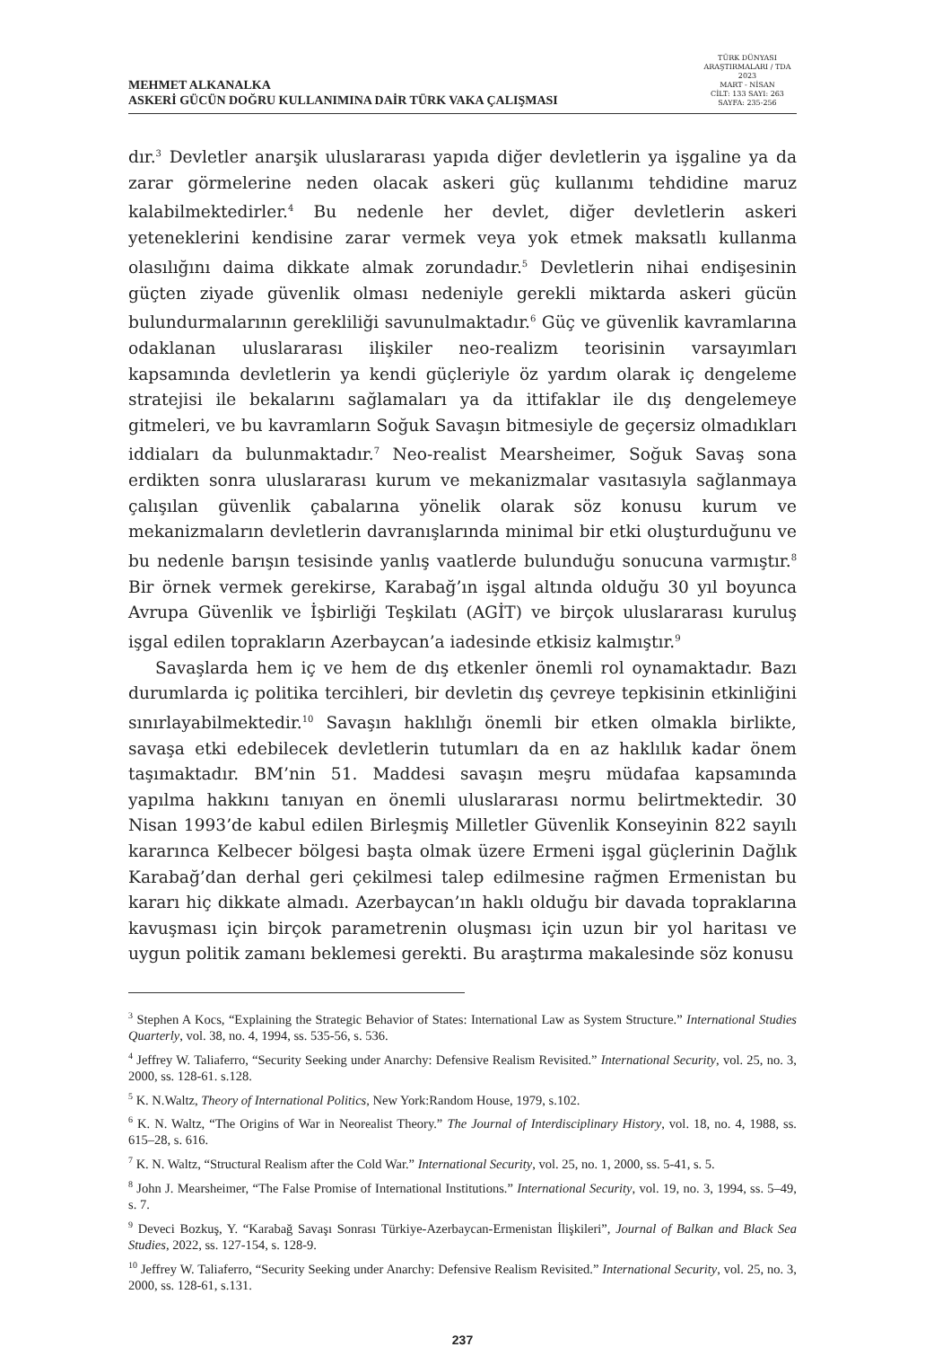MEHMET ALKANALKA
ASKERİ GÜCÜN DOĞRU KULLANIMINA DAİR TÜRK VAKA ÇALIŞMASI
TÜRK DÜNYASI ARAŞTIRMALARI / TDA
2023
MART - NİSAN
CİLT: 133 SAYI: 263
SAYFA: 235-256
dır.<sup>3</sup> Devletler anarşik uluslararası yapıda diğer devletlerin ya işgaline ya da zarar görmelerine neden olacak askeri güç kullanımı tehdidine maruz kalabilmektedirler.<sup>4</sup> Bu nedenle her devlet, diğer devletlerin askeri yeteneklerini kendisine zarar vermek veya yok etmek maksatlı kullanma olasılığını daima dikkate almak zorundadır.<sup>5</sup> Devletlerin nihai endişesinin güçten ziyade güvenlik olması nedeniyle gerekli miktarda askeri gücün bulundurmalarının gerekliliği savunulmaktadır.<sup>6</sup> Güç ve güvenlik kavramlarına odaklanan uluslararası ilişkiler neo-realizm teorisinin varsayımları kapsamında devletlerin ya kendi güçleriyle öz yardım olarak iç dengeleme stratejisi ile bekalarını sağlamaları ya da ittifaklar ile dış dengelemeye gitmeleri, ve bu kavramların Soğuk Savaşın bitmesiyle de geçersiz olmadıkları iddiaları da bulunmaktadır.<sup>7</sup> Neo-realist Mearsheimer, Soğuk Savaş sona erdikten sonra uluslararası kurum ve mekanizmalar vasıtasıyla sağlanmaya çalışılan güvenlik çabalarına yönelik olarak söz konusu kurum ve mekanizmaların devletlerin davranışlarında minimal bir etki oluşturduğunu ve bu nedenle barışın tesisinde yanlış vaatlerde bulunduğu sonucuna varmıştır.<sup>8</sup> Bir örnek vermek gerekirse, Karabağ’ın işgal altında olduğu 30 yıl boyunca Avrupa Güvenlik ve İşbirliği Teşkilatı (AGİT) ve birçok uluslararası kuruluş işgal edilen toprakların Azerbaycan’a iadesinde etkisiz kalmıştır.<sup>9</sup>
Savaşlarda hem iç ve hem de dış etkenler önemli rol oynamaktadır. Bazı durumlarda iç politika tercihleri, bir devletin dış çevreye tepkisinin etkinliğini sınırlayabilmektedir.<sup>10</sup> Savaşın haklılığı önemli bir etken olmakla birlikte, savaşa etki edebilecek devletlerin tutumları da en az haklılık kadar önem taşımaktadır. BM’nin 51. Maddesi savaşın meşru müdafaa kapsamında yapılma hakkını tanıyan en önemli uluslararası normu belirtmektedir. 30 Nisan 1993’de kabul edilen Birleşmiş Milletler Güvenlik Konseyinin 822 sayılı kararınca Kelbecer bölgesi başta olmak üzere Ermeni işgal güçlerinin Dağlık Karabağ’dan derhal geri çekilmesi talep edilmesine rağmen Ermenistan bu kararı hiç dikkate almadı. Azerbaycan’ın haklı olduğu bir davada topraklarına kavuşması için birçok parametrenin oluşması için uzun bir yol haritası ve uygun politik zamanı beklemesi gerekti. Bu araştırma makalesinde söz konusu
<sup>3</sup> Stephen A Kocs, “Explaining the Strategic Behavior of States: International Law as System Structure.” International Studies Quarterly, vol. 38, no. 4, 1994, ss. 535-56, s. 536.
<sup>4</sup> Jeffrey W. Taliaferro, “Security Seeking under Anarchy: Defensive Realism Revisited.” International Security, vol. 25, no. 3, 2000, ss. 128-61. s.128.
<sup>5</sup> K. N.Waltz, Theory of International Politics, New York:Random House, 1979, s.102.
<sup>6</sup> K. N. Waltz, “The Origins of War in Neorealist Theory.” The Journal of Interdisciplinary History, vol. 18, no. 4, 1988, ss. 615–28, s. 616.
<sup>7</sup> K. N. Waltz, “Structural Realism after the Cold War.” International Security, vol. 25, no. 1, 2000, ss. 5-41, s. 5.
<sup>8</sup> John J. Mearsheimer, “The False Promise of International Institutions.” International Security, vol. 19, no. 3, 1994, ss. 5–49, s. 7.
<sup>9</sup> Deveci Bozkuş, Y. “Karabağ Savaşı Sonrası Türkiye-Azerbaycan-Ermenistan İlişkileri”, Journal of Balkan and Black Sea Studies, 2022, ss. 127-154, s. 128-9.
<sup>10</sup> Jeffrey W. Taliaferro, “Security Seeking under Anarchy: Defensive Realism Revisited.” International Security, vol. 25, no. 3, 2000, ss. 128-61, s.131.
237